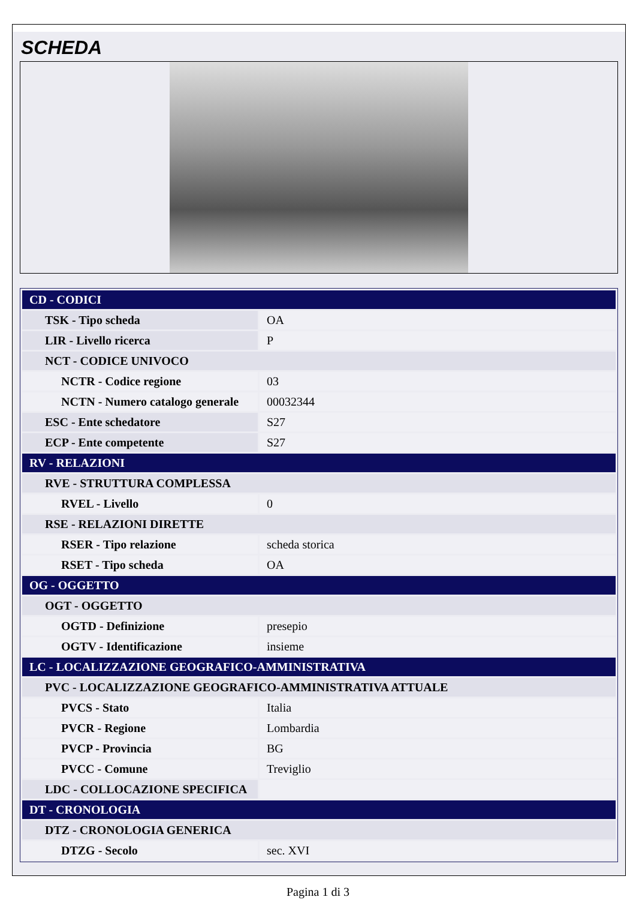SCHEDA
| CD - CODICI | |
| TSK - Tipo scheda | OA |
| LIR - Livello ricerca | P |
| NCT - CODICE UNIVOCO | |
| NCTR - Codice regione | 03 |
| NCTN - Numero catalogo generale | 00032344 |
| ESC - Ente schedatore | S27 |
| ECP - Ente competente | S27 |
| RV - RELAZIONI | |
| RVE - STRUTTURA COMPLESSA | |
| RVEL - Livello | 0 |
| RSE - RELAZIONI DIRETTE | |
| RSER - Tipo relazione | scheda storica |
| RSET - Tipo scheda | OA |
| OG - OGGETTO | |
| OGT - OGGETTO | |
| OGTD - Definizione | presepio |
| OGTV - Identificazione | insieme |
| LC - LOCALIZZAZIONE GEOGRAFICO-AMMINISTRATIVA | |
| PVC - LOCALIZZAZIONE GEOGRAFICO-AMMINISTRATIVA ATTUALE | |
| PVCS - Stato | Italia |
| PVCR - Regione | Lombardia |
| PVCP - Provincia | BG |
| PVCC - Comune | Treviglio |
| LDC - COLLOCAZIONE SPECIFICA | |
| DT - CRONOLOGIA | |
| DTZ - CRONOLOGIA GENERICA | |
| DTZG - Secolo | sec. XVI |
Pagina 1 di 3